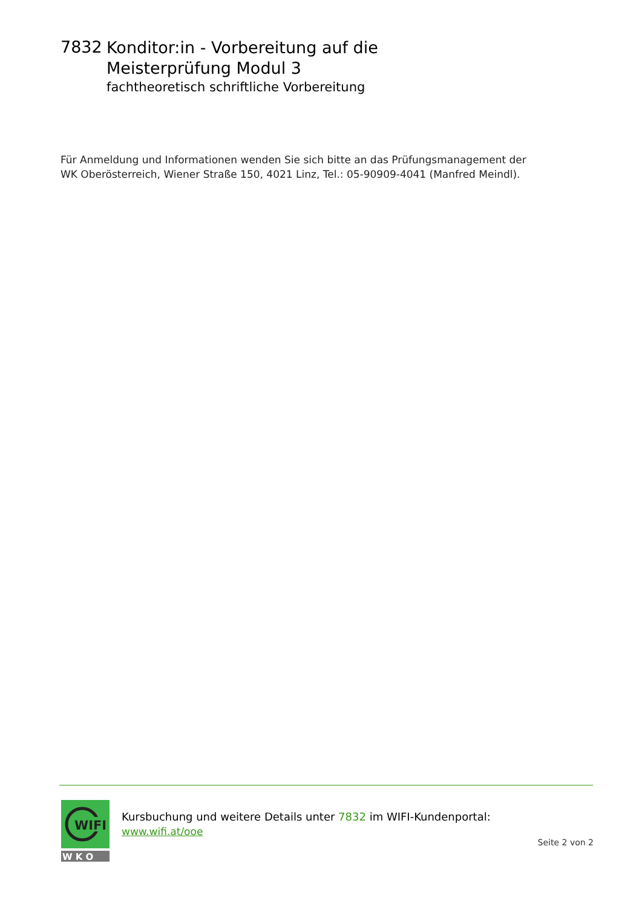7832
Konditor:in - Vorbereitung auf die
Meisterprüfung Modul 3
fachtheoretisch schriftliche Vorbereitung
Für Anmeldung und Informationen wenden Sie sich bitte an das Prüfungsmanagement der
WK Oberösterreich, Wiener Straße 150, 4021 Linz, Tel.: 05-90909-4041 (Manfred Meindl).
WIFI
W K O
Kursbuchung und weitere Details unter 7832 im WIFI-Kundenportal:
www.wifi.at/ooe
Seite 2 von 2